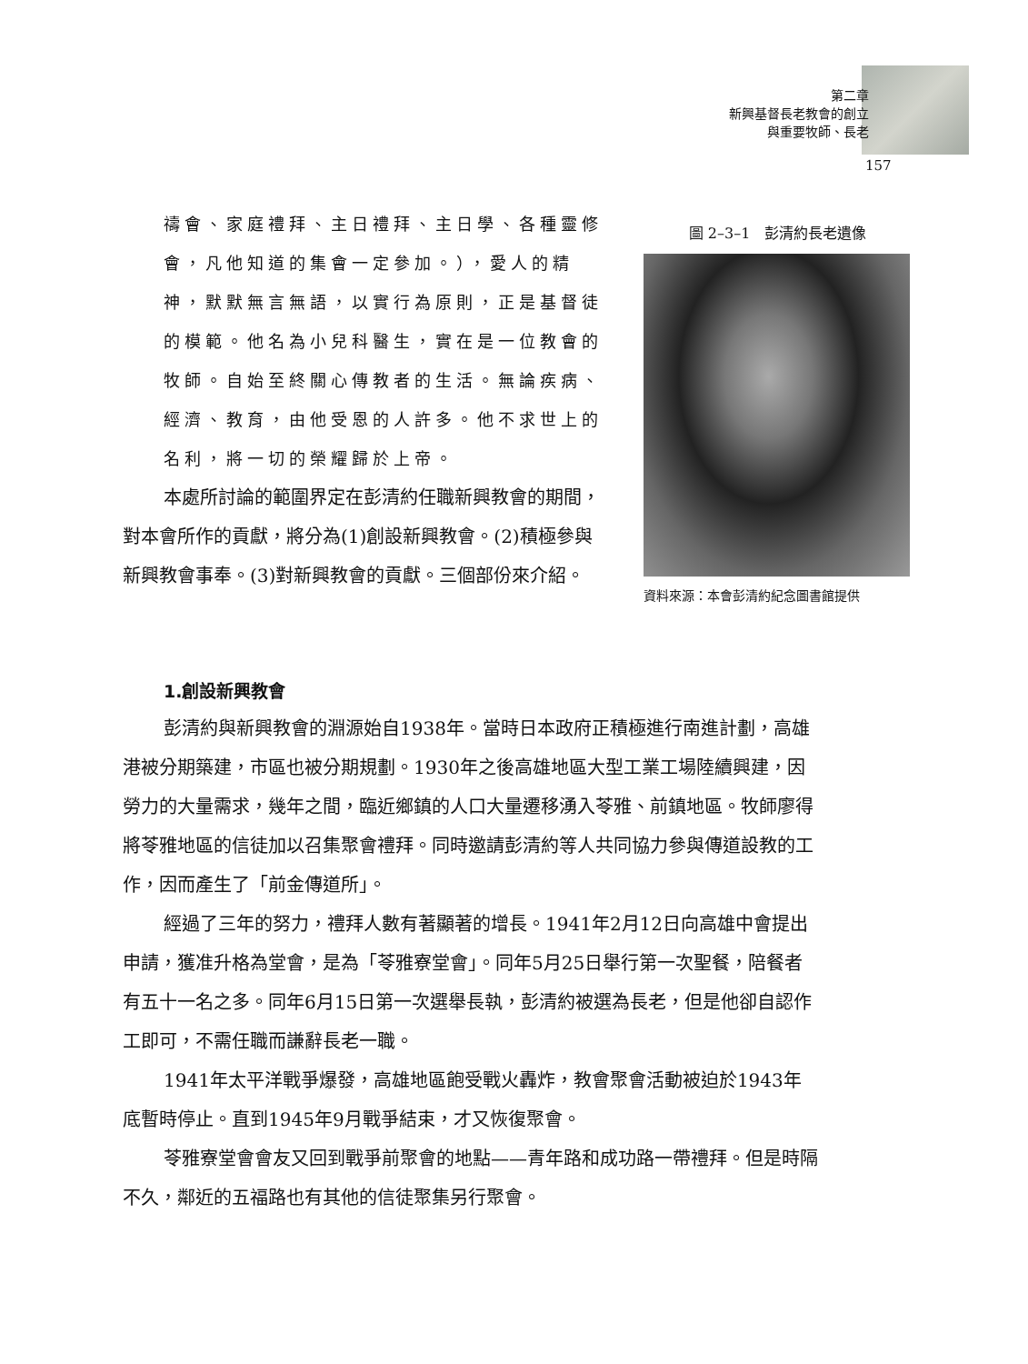第二章
新興基督長老教會的創立
與重要牧師、長老
157
禱會、家庭禮拜、主日禮拜、主日學、各種靈修會，凡他知道的集會一定參加。），愛人的精神，默默無言無語，以實行為原則，正是基督徒的模範。他名為小兒科醫生，實在是一位教會的牧師。自始至終關心傳教者的生活。無論疾病、經濟、教育，由他受恩的人許多。他不求世上的名利，將一切的榮耀歸於上帝。
本處所討論的範圍界定在彭清約任職新興教會的期間，對本會所作的貢獻，將分為(1)創設新興教會。(2)積極參與新興教會事奉。(3)對新興教會的貢獻。三個部份來介紹。
圖 2–3–1　彭清約長老遺像
資料來源：本會彭清約紀念圖書館提供
1.創設新興教會
彭清約與新興教會的淵源始自1938年。當時日本政府正積極進行南進計劃，高雄港被分期築建，市區也被分期規劃。1930年之後高雄地區大型工業工場陸續興建，因勞力的大量需求，幾年之間，臨近鄉鎮的人口大量遷移湧入苓雅、前鎮地區。牧師廖得將苓雅地區的信徒加以召集聚會禮拜。同時邀請彭清約等人共同協力參與傳道設教的工作，因而產生了「前金傳道所」。
經過了三年的努力，禮拜人數有著顯著的增長。1941年2月12日向高雄中會提出申請，獲准升格為堂會，是為「苓雅寮堂會」。同年5月25日舉行第一次聖餐，陪餐者有五十一名之多。同年6月15日第一次選舉長執，彭清約被選為長老，但是他卻自認作工即可，不需任職而謙辭長老一職。
1941年太平洋戰爭爆發，高雄地區飽受戰火轟炸，教會聚會活動被迫於1943年底暫時停止。直到1945年9月戰爭結束，才又恢復聚會。
苓雅寮堂會會友又回到戰爭前聚會的地點——青年路和成功路一帶禮拜。但是時隔不久，鄰近的五福路也有其他的信徒聚集另行聚會。